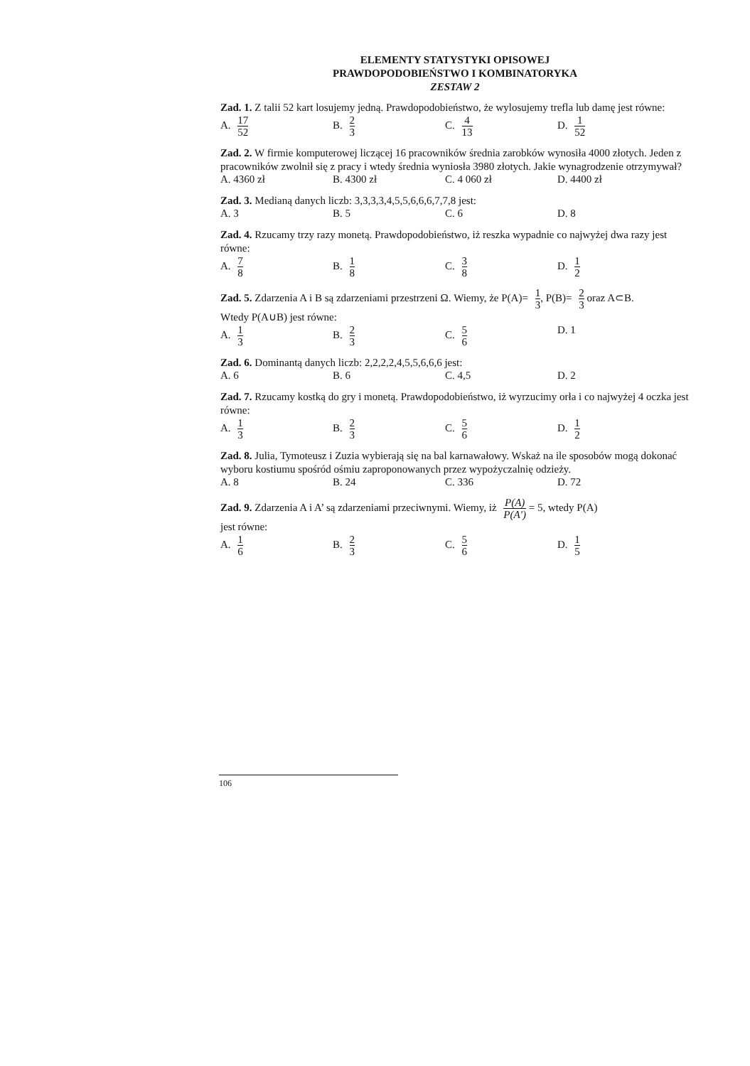ELEMENTY STATYSTYKI OPISOWEJ
PRAWDOPODOBIEŃSTWO I KOMBINATORYKA
ZESTAW 2
Zad. 1. Z talii 52 kart losujemy jedną. Prawdopodobieństwo, że wylosujemy trefla lub damę jest równe:
A. 17 52
B. 2 3
C. 4 13
D. 1 52
Zad. 2. W firmie komputerowej liczącej 16 pracowników średnia zarobków wynosiła 4000 złotych. Jeden z pracowników zwolnił się z pracy i wtedy średnia wyniosła 3980 złotych. Jakie wynagrodzenie otrzymywał?
A. 4360 zł B. 4300 zł C. 4 060 zł D. 4400 zł
Zad. 3. Medianą danych liczb: 3,3,3,3,4,5,5,6,6,6,7,7,8 jest:
A. 3 B. 5 C. 6 D. 8
Zad. 4. Rzucamy trzy razy monetą. Prawdopodobieństwo, iż reszka wypadnie co najwyżej dwa razy jest równe:
A. 7 8
B. 1 8
C. 3 8
D. 1 2
Zad. 5. Zdarzenia A i B są zdarzeniami przestrzeni Ω. Wiemy, że P(A)= 1 3, P(B)= 2 3 oraz A⊂B.
Wtedy P(A∪B) jest równe:
A. 1 3
B. 2 3
C. 5 6
D. 1
Zad. 6. Dominantą danych liczb: 2,2,2,2,4,5,5,6,6,6 jest:
A. 6 B. 6 C. 4,5 D. 2
Zad. 7. Rzucamy kostką do gry i monetą. Prawdopodobieństwo, iż wyrzucimy orła i co najwyżej 4 oczka jest równe:
A. 1 3
B. 2 3
C. 5 6
D. 1 2
Zad. 8. Julia, Tymoteusz i Zuzia wybierają się na bal karnawałowy. Wskaż na ile sposobów mogą dokonać wyboru kostiumu spośród ośmiu zaproponowanych przez wypożyczalnię odzieży.
A. 8 B. 24 C. 336 D. 72
Zad. 9. Zdarzenia A i A’ są zdarzeniami przeciwnymi. Wiemy, iż P(A) P(A′) = 5, wtedy P(A)
jest równe:
A. 1 6
B. 2 3
C. 5 6
D. 1 5
106